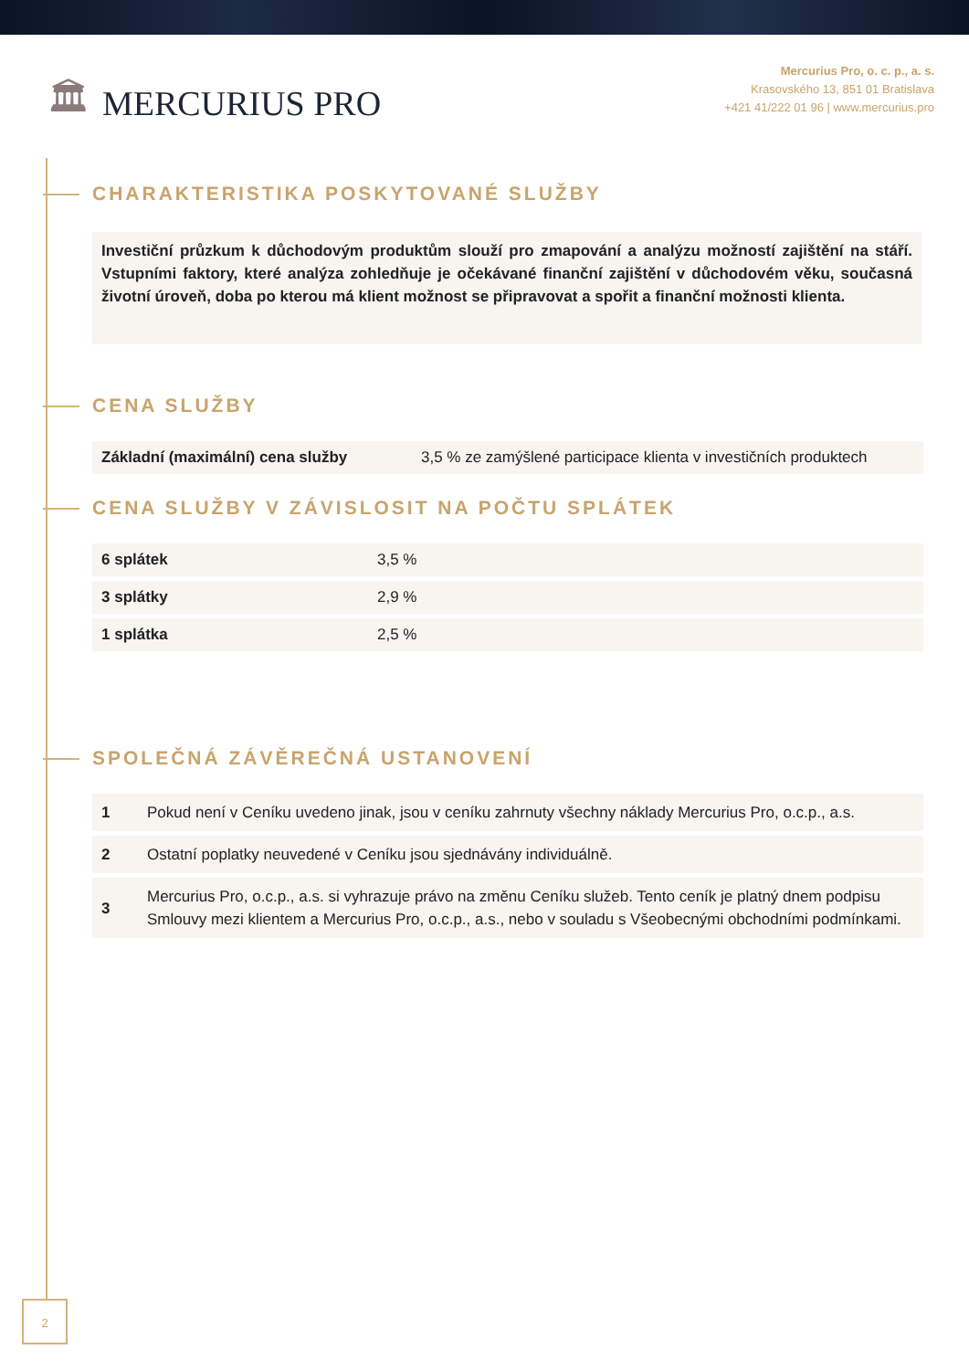🏛 MERCURIUS PRO
Mercurius Pro, o. c. p., a. s.
Krasovského 13, 851 01 Bratislava
+421 41/222 01 96 | www.mercurius.pro
CHARAKTERISTIKA POSKYTOVANÉ SLUŽBY
Investiční průzkum k důchodovým produktům slouží pro zmapování a analýzu možností zajištění na stáří. Vstupními faktory, které analýza zohledňuje je očekávané finanční zajištění v důchodovém věku, současná životní úroveň, doba po kterou má klient možnost se připravovat a spořit a finanční možnosti klienta.
CENA SLUŽBY
| Základní (maximální) cena služby | 3,5 % ze zamýšlené participace klienta v investičních produktech |
CENA SLUŽBY V ZÁVISLOSIT NA POČTU SPLÁTEK
| 6 splátek | 3,5 % |
| 3 splátky | 2,9 % |
| 1 splátka | 2,5 % |
SPOLEČNÁ ZÁVĚREČNÁ USTANOVENÍ
| 1 | Pokud není v Ceníku uvedeno jinak, jsou v ceníku zahrnuty všechny náklady Mercurius Pro, o.c.p., a.s. |
| 2 | Ostatní poplatky neuvedené v Ceníku jsou sjednávány individuálně. |
| 3 | Mercurius Pro, o.c.p., a.s. si vyhrazuje právo na změnu Ceníku služeb. Tento ceník je platný dnem podpisu Smlouvy mezi klientem a Mercurius Pro, o.c.p., a.s., nebo v souladu s Všeobecnými obchodními podmínkami. |
2